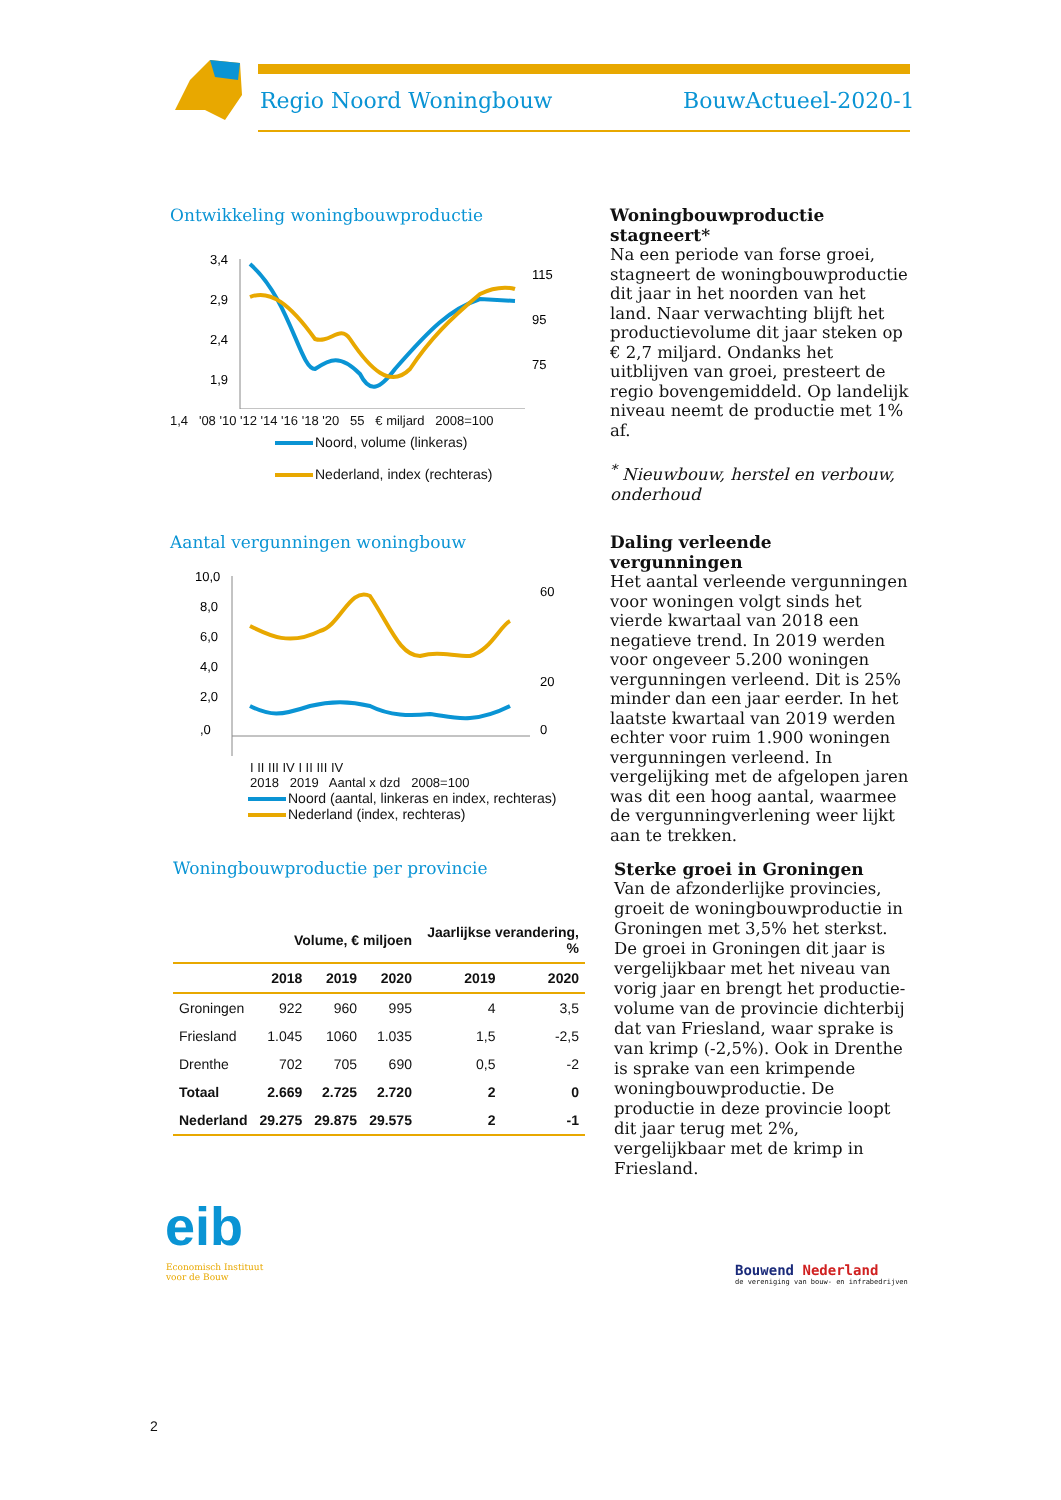Regio Noord Woningbouw BouwActueel-2020-1
Ontwikkeling woningbouwproductie
3,4
2,9
2,4
1,9
115
95
75
1,4 '08 '10 '12 '14 '16 '18 '20 55 € miljard 2008=100
Noord, volume (linkeras)
Nederland, index (rechteras)
Woningbouwproductie stagneert*
Na een periode van forse groei, stagneert de woningbouwproductie dit jaar in het noorden van het land. Naar verwachting blijft het productievolume dit jaar steken op € 2,7 miljard. Ondanks het uitblijven van groei, presteert de regio bovengemiddeld. Op landelijk niveau neemt de productie met 1% af.
<sup>*</sup> Nieuwbouw, herstel en verbouw, onderhoud
Aantal vergunningen woningbouw
10,0
8,0
6,0
4,0
2,0
,0
60
20
0
I II III IV I II III IV
2018 2019 Aantal x dzd 2008=100
Noord (aantal, linkeras en index, rechteras)
Nederland (index, rechteras)
Daling verleende vergunningen
Het aantal verleende vergunningen voor woningen volgt sinds het vierde kwartaal van 2018 een negatieve trend. In 2019 werden voor ongeveer 5.200 woningen vergunningen verleend. Dit is 25% minder dan een jaar eerder. In het laatste kwartaal van 2019 werden echter voor ruim 1.900 woningen vergunningen verleend. In vergelijking met de afgelopen jaren was dit een hoog aantal, waarmee de vergunningverlening weer lijkt aan te trekken.
Woningbouwproductie per provincie
| | Volume, € miljoen | | | Jaarlijkse verandering, % | |
| --- | --- | --- | --- | --- | --- |
| | 2018 | 2019 | 2020 | 2019 | 2020 |
| Groningen | 922 | 960 | 995 | 4 | 3,5 |
| Friesland | 1.045 | 1060 | 1.035 | 1,5 | -2,5 |
| Drenthe | 702 | 705 | 690 | 0,5 | -2 |
| Totaal | 2.669 | 2.725 | 2.720 | 2 | 0 |
| Nederland | 29.275 | 29.875 | 29.575 | 2 | -1 |
Sterke groei in Groningen
Van de afzonderlijke provincies, groeit de woningbouwproductie in Groningen met 3,5% het sterkst. De groei in Groningen dit jaar is vergelijkbaar met het niveau van vorig jaar en brengt het productie-volume van de provincie dichterbij dat van Friesland, waar sprake is van krimp (-2,5%). Ook in Drenthe is sprake van een krimpende woningbouwproductie. De productie in deze provincie loopt dit jaar terug met 2%, vergelijkbaar met de krimp in Friesland.
eib
Economisch Instituut
voor de Bouw
Bouwend Nederland
de vereniging van bouw- en infrabedrijven
2